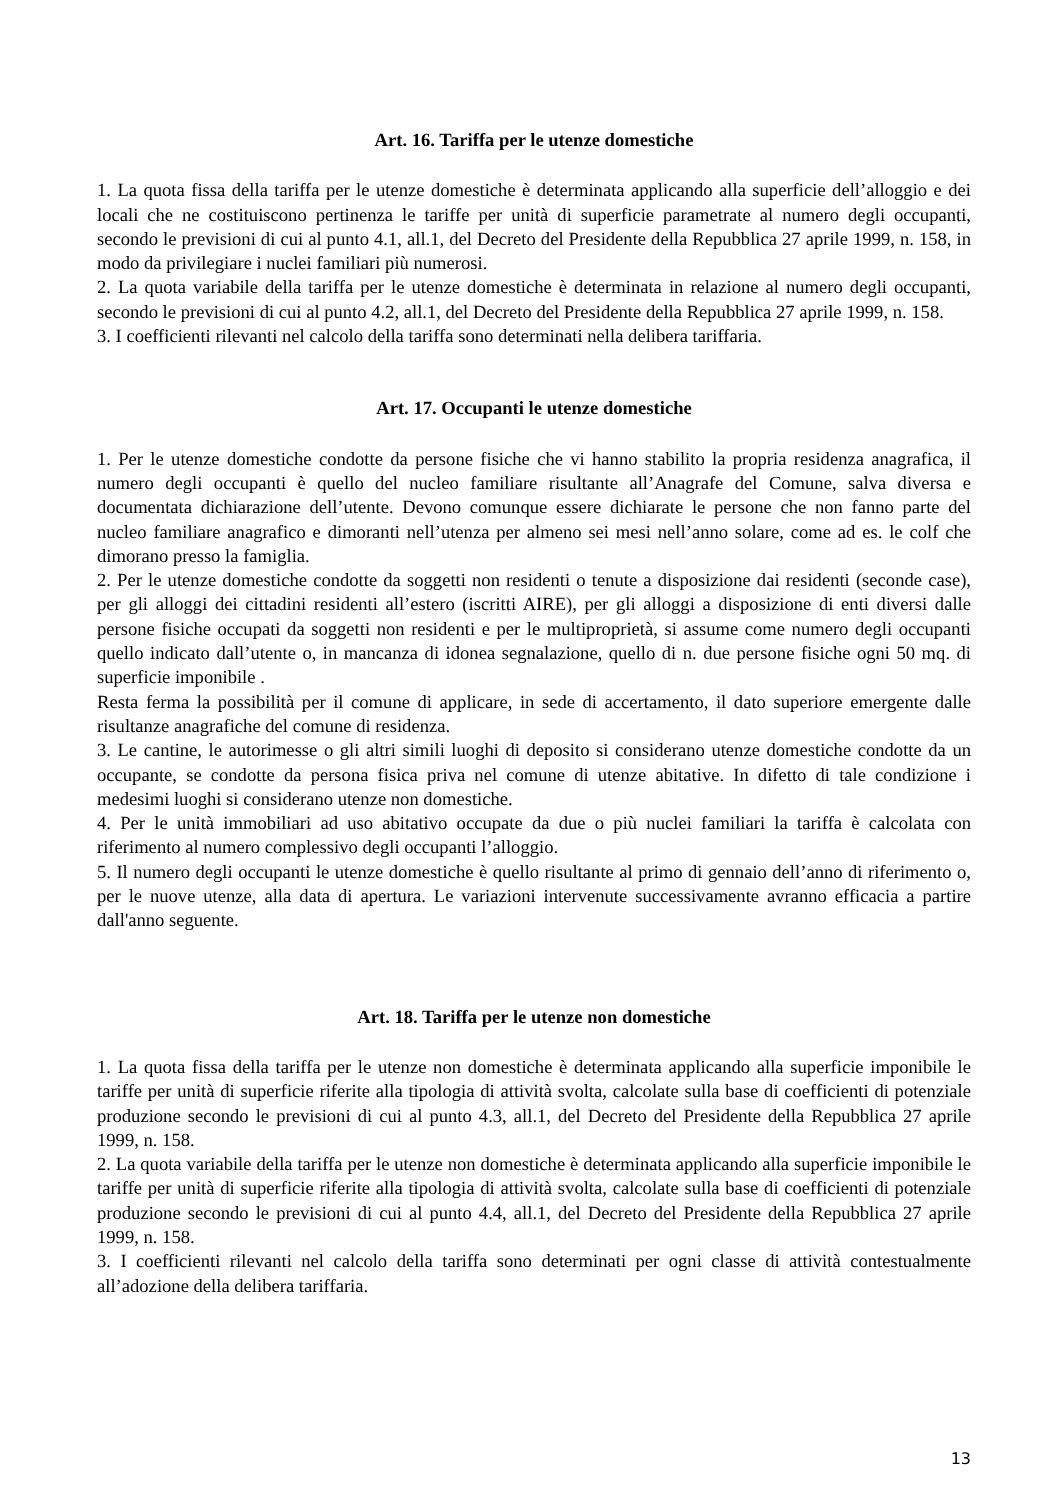Art. 16. Tariffa per le utenze domestiche
1. La quota fissa della tariffa per le utenze domestiche è determinata applicando alla superficie dell’alloggio e dei locali che ne costituiscono pertinenza le tariffe per unità di superficie parametrate al numero degli occupanti, secondo le previsioni di cui al punto 4.1, all.1, del Decreto del Presidente della Repubblica 27 aprile 1999, n. 158, in modo da privilegiare i nuclei familiari più numerosi.
2. La quota variabile della tariffa per le utenze domestiche è determinata in relazione al numero degli occupanti, secondo le previsioni di cui al punto 4.2, all.1, del Decreto del Presidente della Repubblica 27 aprile 1999, n. 158.
3. I coefficienti rilevanti nel calcolo della tariffa sono determinati nella delibera tariffaria.
Art. 17. Occupanti le utenze domestiche
1. Per le utenze domestiche condotte da persone fisiche che vi hanno stabilito la propria residenza anagrafica, il numero degli occupanti è quello del nucleo familiare risultante all’Anagrafe del Comune, salva diversa e documentata dichiarazione dell’utente. Devono comunque essere dichiarate le persone che non fanno parte del nucleo familiare anagrafico e dimoranti nell’utenza per almeno sei mesi nell’anno solare, come ad es. le colf che dimorano presso la famiglia.
2. Per le utenze domestiche condotte da soggetti non residenti o tenute a disposizione dai residenti (seconde case), per gli alloggi dei cittadini residenti all’estero (iscritti AIRE), per gli alloggi a disposizione di enti diversi dalle persone fisiche occupati da soggetti non residenti e per le multiproprietà, si assume come numero degli occupanti quello indicato dall’utente o, in mancanza di idonea segnalazione, quello di n. due persone fisiche ogni 50 mq. di superficie imponibile .
Resta ferma la possibilità per il comune di applicare, in sede di accertamento, il dato superiore emergente dalle risultanze anagrafiche del comune di residenza.
3. Le cantine, le autorimesse o gli altri simili luoghi di deposito si considerano utenze domestiche condotte da un occupante, se condotte da persona fisica priva nel comune di utenze abitative. In difetto di tale condizione i medesimi luoghi si considerano utenze non domestiche.
4. Per le unità immobiliari ad uso abitativo occupate da due o più nuclei familiari la tariffa è calcolata con riferimento al numero complessivo degli occupanti l’alloggio.
5. Il numero degli occupanti le utenze domestiche è quello risultante al primo di gennaio dell’anno di riferimento o, per le nuove utenze, alla data di apertura. Le variazioni intervenute successivamente avranno efficacia a partire dall'anno seguente.
Art. 18. Tariffa per le utenze non domestiche
1. La quota fissa della tariffa per le utenze non domestiche è determinata applicando alla superficie imponibile le tariffe per unità di superficie riferite alla tipologia di attività svolta, calcolate sulla base di coefficienti di potenziale produzione secondo le previsioni di cui al punto 4.3, all.1, del Decreto del Presidente della Repubblica 27 aprile 1999, n. 158.
2. La quota variabile della tariffa per le utenze non domestiche è determinata applicando alla superficie imponibile le tariffe per unità di superficie riferite alla tipologia di attività svolta, calcolate sulla base di coefficienti di potenziale produzione secondo le previsioni di cui al punto 4.4, all.1, del Decreto del Presidente della Repubblica 27 aprile 1999, n. 158.
3. I coefficienti rilevanti nel calcolo della tariffa sono determinati per ogni classe di attività contestualmente all’adozione della delibera tariffaria.
13